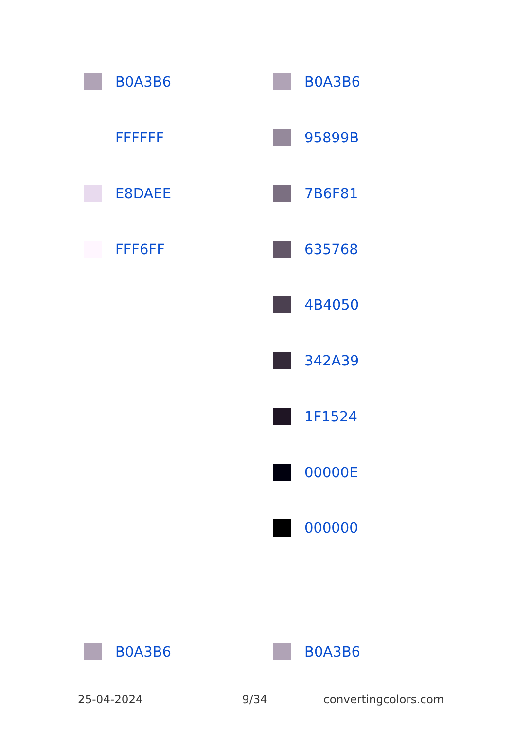B0A3B6 B0A3B6
FFFFFF 95899B
E8DAEE 7B6F81
FFF6FF 635768
4B4050
342A39
1F1524
00000E
000000
B0A3B6 B0A3B6
25-04-2024 9/34 convertingcolors.com